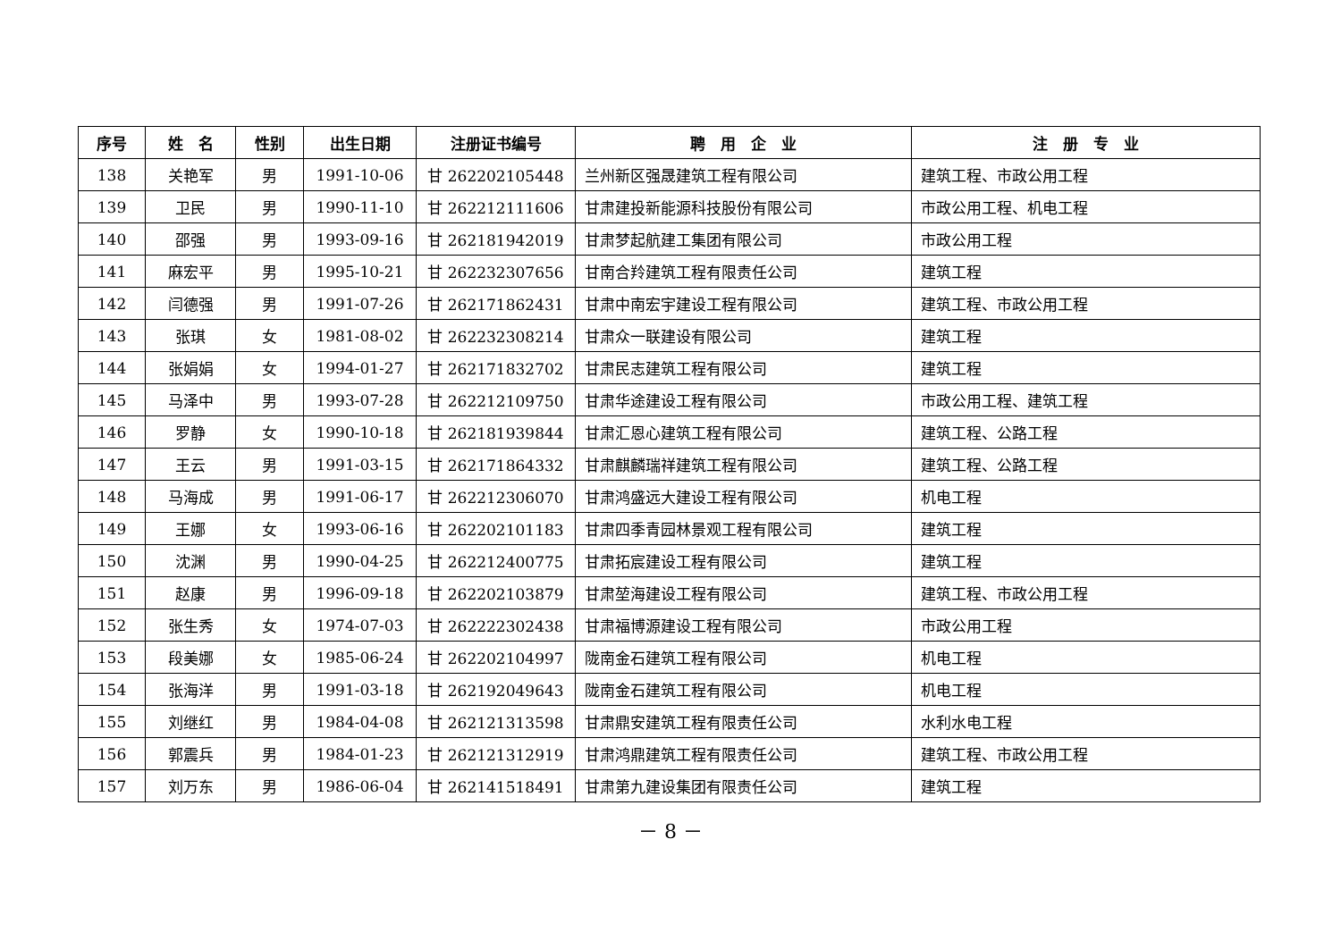| 序号 | 姓 名 | 性别 | 出生日期 | 注册证书编号 | 聘 用 企 业 | 注 册 专 业 |
| --- | --- | --- | --- | --- | --- | --- |
| 138 | 关艳军 | 男 | 1991-10-06 | 甘 262202105448 | 兰州新区强晟建筑工程有限公司 | 建筑工程、市政公用工程 |
| 139 | 卫民 | 男 | 1990-11-10 | 甘 262212111606 | 甘肃建投新能源科技股份有限公司 | 市政公用工程、机电工程 |
| 140 | 邵强 | 男 | 1993-09-16 | 甘 262181942019 | 甘肃梦起航建工集团有限公司 | 市政公用工程 |
| 141 | 麻宏平 | 男 | 1995-10-21 | 甘 262232307656 | 甘南合羚建筑工程有限责任公司 | 建筑工程 |
| 142 | 闫德强 | 男 | 1991-07-26 | 甘 262171862431 | 甘肃中南宏宇建设工程有限公司 | 建筑工程、市政公用工程 |
| 143 | 张琪 | 女 | 1981-08-02 | 甘 262232308214 | 甘肃众一联建设有限公司 | 建筑工程 |
| 144 | 张娟娟 | 女 | 1994-01-27 | 甘 262171832702 | 甘肃民志建筑工程有限公司 | 建筑工程 |
| 145 | 马泽中 | 男 | 1993-07-28 | 甘 262212109750 | 甘肃华途建设工程有限公司 | 市政公用工程、建筑工程 |
| 146 | 罗静 | 女 | 1990-10-18 | 甘 262181939844 | 甘肃汇恩心建筑工程有限公司 | 建筑工程、公路工程 |
| 147 | 王云 | 男 | 1991-03-15 | 甘 262171864332 | 甘肃麒麟瑞祥建筑工程有限公司 | 建筑工程、公路工程 |
| 148 | 马海成 | 男 | 1991-06-17 | 甘 262212306070 | 甘肃鸿盛远大建设工程有限公司 | 机电工程 |
| 149 | 王娜 | 女 | 1993-06-16 | 甘 262202101183 | 甘肃四季青园林景观工程有限公司 | 建筑工程 |
| 150 | 沈渊 | 男 | 1990-04-25 | 甘 262212400775 | 甘肃拓宸建设工程有限公司 | 建筑工程 |
| 151 | 赵康 | 男 | 1996-09-18 | 甘 262202103879 | 甘肃堃海建设工程有限公司 | 建筑工程、市政公用工程 |
| 152 | 张生秀 | 女 | 1974-07-03 | 甘 262222302438 | 甘肃福博源建设工程有限公司 | 市政公用工程 |
| 153 | 段美娜 | 女 | 1985-06-24 | 甘 262202104997 | 陇南金石建筑工程有限公司 | 机电工程 |
| 154 | 张海洋 | 男 | 1991-03-18 | 甘 262192049643 | 陇南金石建筑工程有限公司 | 机电工程 |
| 155 | 刘继红 | 男 | 1984-04-08 | 甘 262121313598 | 甘肃鼎安建筑工程有限责任公司 | 水利水电工程 |
| 156 | 郭震兵 | 男 | 1984-01-23 | 甘 262121312919 | 甘肃鸿鼎建筑工程有限责任公司 | 建筑工程、市政公用工程 |
| 157 | 刘万东 | 男 | 1986-06-04 | 甘 262141518491 | 甘肃第九建设集团有限责任公司 | 建筑工程 |
－ 8 －